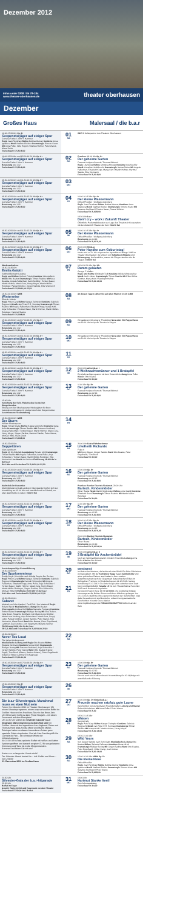Dezember 2012
Infos unter 0208 / 85 78-184
www.theater-oberhausen.de theater oberhausen
Dezember
Großes Haus Malersaal / die b.a.r
| 16.00-17.20 Uhr tip. 6+ Gespensterjäger auf eisiger Spur Cornelia Funke / John Y. Hammer Regie Jean Renshaw Bühne Bettina Munzer Kostüme Anna Ignatieva Musik Walfried Böcker Dramaturgie Simone Kranz Mit Anna Polke, Gitte Reppin / Markus Rührer, Peter Waros, Klaus Zwick Freiverkauf / € 5,50-8,00 | 01 SA | WDR 3 Kulturpartner des Theaters Oberhausen |
| 11.00-12.20 Uhr und 15.00-16.20 Uhr tip. 6+ Gespensterjäger auf eisiger Spur Cornelia Funke / John Y. Hammer Besetzung wie 1.12. Freiverkauf / € 5,50-8,00 | 02 SO | Premiere 18.00 Uhr tip. 8+ Der geheime Garten Frances Hodgson Burnett / Thomas Birkmeir Regie Lily Sykes Bühne Christina Mrosek Kostüme Ines Koehler Musik Kornelius Heidebrecht Dramaturgie Janina Sieber Mit Angela Falkenhan, Elisabeth Kopp, Manja Kuhl / Martin Hohner, Hartmut Stanke, Eike Weinreich Freiverkauf / € 5,00-8,00 |
| 09.30-10.50 Uhr und 11.30-12.50 Uhr tip. 6+ Gespensterjäger auf eisiger Spur Cornelia Funke / John Y. Hammer Besetzung wie 1.12. Freiverkauf / € 5,50-8,00 | 03 MO | |
| 09.30-10.50 Uhr und 11.30-12.50 Uhr tip. 6+ Gespensterjäger auf eisiger Spur Cornelia Funke / John Y. Hammer Besetzung wie 1.12. Freiverkauf / € 5,50-8,00 | 04 DI | 10.00-10.45 Uhr tip. 4+ Der kleine Wassermann Otfried Preußler / Wolfgang Adenberg Regie Jean Renshaw Bühne Bettina Munzer Kostüme Anna Ignatieva Musik Walfried Böcker Dramaturgie Simone Kranz Mit Susanne Burkhard / Torsten Bauer, Pascal Nöldner Freiverkauf / € 5,00/8,00 19.30 Uhr b.a.r Don't cry – work / Zukunft Theater Öffentliche Podiumsdiskussion zur Lage des Theaters in Kooperation mit der Zeitschrift Theater der Zeit. Eintritt frei |
| 09.30-10.50 Uhr und 11.30-12.50 Uhr tip. 6+ Gespensterjäger auf eisiger Spur Cornelia Funke / John Y. Hammer Besetzung wie 1.12. Freiverkauf / € 5,50-8,00 | 05 MI | 10.00-10.45 Uhr tip. 4+ Der kleine Wassermann Otfried Preußler / Wolfgang Adenberg Besetzung wie 04.12. Freiverkauf / € 5,00/ 8,00 |
| 09.30-10.50 Uhr und 11.30-12.50 Uhr tip. 6+ Gespensterjäger auf eisiger Spur Cornelia Funke / John Y. Hammer Besetzung wie 1.12. Freiverkauf / € 5,50-8,00 | 06 DO | 20.00 Uhr filmb.a.r Peter Handke zum Geburtstag! Heute wird er 70. Wir zeigen seine legendären Anfänge 1966 im Theater Oberhausen: die Videos von Selbstbezichtigung und Weissagung . Und erzählen, warum die Fliegen sterben wie die Fliegen. Eintritt frei |
| Wiederaufnahme 19.30-21.45 Uhr Emilia Galotti Gotthold Ephraim Lessing Regie und Bühne Herbert Fritsch Kostüme Victoria Behr Musik Otto Beatus Dramaturgie Tilman Raabke Mit Nora Buzalka, Angela Falkenhan, Karin Kettling / Torsten Bauer, Martin Hohner, Marek Jera, Henry Meyer, Martin Müller-Reisinger, Pascal Nöldner, Jürgen Sarkiss, Eike Weinreich Freiverkauf / € 5,00/11,00-22,50 | 07 FR | 19.30-20.50 Uhr tip. 15+ Dumm gelaufen George F. Walker Regie und Bühne Christoph Todt Kostüme Wibke Winterwerber Musik Axel Lindner Dramaturgie Tilman Raabke Mit Ellen Céline Günther, Manja Kuhl / Randolph Herbst Freiverkauf / € 5,00-14,00 |
| 19.30-22.10 Uhr GIB8 Winterreise Elfriede Jelinek Regie Peter Carp Bühne Kaspar Zwimpfer Kostüme Gabriele Rupprecht Musik Jan Peter E.R. Sonntag Dramaturgie Tilman Raabke Mit Angela Falkenhan, Elisabeth Kopp, Manja Kuhl, Anja Schweitzer / Torsten Bauer, Martin Hohner, Martin Müller-Reisinger, Hartmut Stanke Freiverkauf / € 5,00/8,00 | 08 SA | An diesen Tagen zahlen Sie auf allen Plätzen € 8,00 GIB8 |
| 15.00-16.20 Uhr und 17.00-18.20 Uhr tip. 6+ Gespensterjäger auf eisiger Spur Cornelia Funke / John Y. Hammer Besetzung wie 1.12. Freiverkauf / € 5,50-8,00 | 09 SO | Wir gastieren mit unserer Produktion Nora oder Ein Puppenhaus um 19.00 Uhr im Apollo-Theater in Siegen |
| 09.30-10.50 Uhr und 11.30-12.50 Uhr tip. 6+ Gespensterjäger auf eisiger Spur Cornelia Funke / John Y. Hammer Besetzung wie 1.12. Freiverkauf / € 5,50-8,00 | 10 MO | Wir gastieren mit unserer Produktion Nora oder Ein Puppenhaus um 20.00 Uhr im Apollo-Theater in Siegen |
| 09.30-10.50 Uhr und 11.30-12.50 Uhr tip. 6+ Gespensterjäger auf eisiger Spur Cornelia Funke / John Y. Hammer Besetzung wie 1.12. Freiverkauf / € 5,50-8,00 | 11 DI | |
| 09.30-10.50 Uhr und 11.30-12.50 Uhr tip. 6+ Gespensterjäger auf eisiger Spur Cornelia Funke / John Y. Hammer Besetzung wie 1.12. Freiverkauf / € 5,50-8,00 | 12 MI | 20.00 Uhr adventb.a.r I 2 Weihnachtsmänner und 1 Bratapfel Ein Weihnachtsprogramm mit dem Ensemble Leitung Anna Polke Klavier Otto Beatus Freiverkauf / € 10,00 |
| 09.30-10.50 Uhr und 11.30-12.50 Uhr tip. 6+ Gespensterjäger auf eisiger Spur Cornelia Funke / John Y. Hammer Besetzung wie 1.12. Freiverkauf / € 5,50-8,00 15.00 Uhr Verleihung der Felix-Plakette des Deutschen Sängerbundes Ehrung von fünf Oberhausener Kindergärten für ihren besonderen Umgang mit Liedgut durch den Bürgermeister. Geschlossene Veranstaltung | 13 DO | 11.00 Uhr tip. 8+ Der geheime Garten Frances Hodgson Burnett / Thomas Birkmeir Besetzung wie 02.12. Freiverkauf / € 5,00-8,00 |
| 19.30-22.00 Uhr GIB8 Der Sturm William Shakespeare Regie Tilman Knabe Bühne Kaspar Zwimpfer Kostüme Gesa Kuhn Dramaturgie Tilman Raabke Mit Susanne Burkhard, Angela Falkenhan / Torsten Bauer, Martin Hohner, Marek Jera, Henry Meyer, Jürgen Sarkiss, Hartmut Stanke, Peter Waros, Michael Witte, Klaus Zwick Freiverkauf / € 5,00/8,00 | 14 FR | |
| 19.30-22.00 Uhr Doppeltüren Alan Ayckbourn Regie Ali M. Abdullah Ausstattung Renato Utz Dramaturgie Tilman Raabke Mit Angela Falkenhan, Anna Polke, Anja Schweitzer / Torsten Bauer, Martin Müller-Reisinger, Eike Weinreich Live-Musik Kai Weiner Einführung 19.00 Uhr in der b.a.r SA1-Abo und Freiverkauf / € 5,00/11,00-22,50 | 15 SA | 20.00 Uhr Falstaff Wohnzimmer Life/Keith Richards Folge 6 Mit Henry Meyer, Jürgen Sarkiss Band Otto Beatus, Peter Engelhardt, Tom Block Freiverkauf / € 10,00 |
| 15.00-16.20 Uhr und 17.00-18.20 Uhr tip. 6+ Gespensterjäger auf eisiger Spur Cornelia Funke / John Y. Hammer Besetzung wie 1.12. Freiverkauf / € 5,50-8,00 Nachtclub im Dezember Clubmitglieder und alle anderen Interessierten treffen sich zur Vorstellung um 15.00 Uhr und anschließend im Falstaff, um über das Erlebte zu reden. Eintritt frei | 16 SO | 15.00 Uhr tip. 8+ Der geheime Garten Frances Hodgson Burnett / Thomas Birkmeir Besetzung wie 02.12. Freiverkauf / € 5,00-8,00 Premiere Bunker Ebertstr./Sedanstr. 20.00 Uhr Bartsch, Kindermörder Oliver Reese Regie Martin Kindervater Bühne Anne Manß Kostüme Elisabeth Gren Dramaturgie Tilman Raabke Mit Martin Müller-Reisinger Freiverkauf / € 14,00 |
| 09.30-10.50 Uhr und 11.30-12.50 Uhr tip. 6+ Gespensterjäger auf eisiger Spur Cornelia Funke / John Y. Hammer Besetzung wie 1.12. Freiverkauf / € 5,50-8,00 | 17 MO | 11.00 Uhr tip. 8+ Der geheime Garten Frances Hodgson Burnett / Thomas Birkmeir Besetzung wie 02.12. Freiverkauf / € 5,00-8,00 |
| 09.30-10.50 Uhr und 11.30-12.50 Uhr tip. 6+ Gespensterjäger auf eisiger Spur Cornelia Funke / John Y. Hammer Besetzung wie 1.12. Freiverkauf / € 5,50-8,00 | 18 DI | 10.00-10.45 Uhr tip. 4+ Der kleine Wassermann Otfried Preußler / Wolfgang Adenberg Besetzung wie 04.12. Freiverkauf / € 5,00/ 8,00 20.00 Uhr Bunker Ebertstr./Sedanstr. Bartsch, Kindermörder Oliver Reese Besetzung wie 16.12. Freiverkauf / € 5,00/14,00 |
| 09.30-10.50 Uhr und 11.30-12.50 Uhr tip. 6+ Gespensterjäger auf eisiger Spur Cornelia Funke / John Y. Hammer Besetzung wie 1.12. Freiverkauf / € 5,50-8,00 | 19 MI | 20.00 Uhr adventb.a.r II 3 Bratäpfel für Aschenbrödel Noch ein Weihnachtsprogramm mit dem Ensemble Leitung Anna Polke Klavier Otto Beatus Freiverkauf / € 10,00 |
| Deutschsprachige Erstaufführung 19.30-22.00 Uhr Der Sparkommissar Roddy Doyle / Komödie nach Nikolaj Gogols Der Revisor Regie Peter Carp Bühne Kaspar Zwimpfer Kostüme Gabriele Rupprecht Dramaturgie Hannah Schwegler Mit Angela Falkenhan, Elisabeth Kopp, Anna Polke, Anja Schweitzer / Torsten Bauer, Martin Hohner, Marek Jera, Henry Meyer, Martin Müller-Reisinger, Jürgen Sarkiss, Eike Weinreich, Michael Witte Einführung 19.00 Uhr in der b.a.r DO1-Abo und Freiverkauf / € 5,00/11,00-22,50 19.30-22.00 Uhr Cabaret Musical von John Kander / Fred Ebb / Joe Masteroff Regie Roland Spohr Musikalische Leitung Otto Beatus Choreografie Andrea Heil Bühne Manuela Freigang Kostüme Esther Bialas Dramaturgie Rüdiger Bering Mit Vera Bolten, Julia Breier, Susanne Burkhard, Ann-Marie Lone Gindner, Maria-Lena Hecking, Anja Schweitzer / Marek Jera, Sergej Lubic, Pascal Nöldner, Jürgen Sarkiss, Peter Waros, Eike Weinreich, Klaus Zwick Band Otto Beatus, Peter Engelhardt, Lammert, Axel Lindner, Jörn Wegmann, Melanie Werner Einführung 19.00 Uhr in der b.a.r FR 2,3-Abo und Freiverkauf / € 5,00/11,00-22,50 | 20 DO 21 FR | westwest Im Osten des Westens, da lacht euch das Glück! Ein Ruhr-Polnisches Archäologikum. Mit der Kortländer-Saga fragen kainkollektiv und seine polnischen Partner aus Krakau in ihrer zweiten Zusammenarbeit nach der Gegenwart des polnischen Erbes im Ruhrgebiet. Premiere im Ringlokschuppen 14.12.2012 / weitere Vorstellung 15.12.2012. Die erste Kooperation zwischen dem Teatr Nowy und kainkollektiv Fasada 1/2 ist zum Theaterfestival Favoriten 2012 nach Dortmund eingeladen. Der Autorin Karen Duve ist mit Grrrimm eine wunderbar bissige Hommage an die Brüder Grimm und deren Märchen gelungen. Am 12.12.2012 erzählt sie ihre eigenen Versionen der Geschichten. Was dabei herauskommt, sind komische, unbarmherzig sarkastische Geschichten in bester Duve-Manier. www.ringlokschuppen.de RINGLOKSCHUPPEN Mülheim an der Ruhr |
| 19.30-21.30 Uhr Never Too Loud The Velvet Underground Musikalische Leitung und Regie Otto Beatus Bühne Stefanie Dellmann Kostüme Mona Ulrich Dramaturgie Rüdiger Bering Mit Susanne Burkhard, Anja Schweitzer / Jürgen Sarkiss, Peter Waros Band Otto Beatus (Klavier, Orgel), Tom Block (Gitarre, Bariton-Gitarre), Peter Engelhardt (Gitarre), Stefan Lammert (Schlagzeug) Freiverkauf / € 5,00-14,00 | 22 SA | |
| 15.00-16.20 Uhr und 17.00-18.20 Uhr tip. 6+ Gespensterjäger auf eisiger Spur Cornelia Funke / John Y. Hammer Besetzung wie 1.12. Freiverkauf / € 5,50-8,00 | 23 SO | 15.00 Uhr tip. 8+ Der geheime Garten Frances Hodgson Burnett / Thomas Birkmeir Besetzung wie 02.12. Freiverkauf / € 5,00-8,00 Dies ist auch eine Kulturrucksack-Veranstaltung für 10-14jährige mit anschließender Führung |
| 15.00-16.20 Uhr tip. 6+ Gespensterjäger auf eisiger Spur Cornelia Funke / John Y. Hammer Besetzung wie 1.12. Freiverkauf / € 5,50-8,00 | 26 MI | |
| Die b.a.r-Silvestergala: Manchmal muss es eben Mut sein Feiern Sie Silvester 2012 im Theater Oberhausen! Mit einem Silvesterprogramm, einem anspruchsvollen Buffet im Großen Haus und im Anschluss Tanz in das Neue Jahr. Um Mitternacht heißt es dann Prosit Neujahr – mit einem Feuerwerk auf dem Ebertplatz! Um 20.30 Uhr startet die Silvester-Gala der b.a.r-hitparade: Manchmal muss es eben Mut sein! im Großen Haus mit der legendären b.a.r-bigband. Dieter und Thomas Heck alias Annika Meier und Martin Müller-Reisinger haben zu diesem besonderen Anlass ganz spezielle Gäste eingeladen. Und als Star-Gast begrüßt Sie Carmela de Feo – die schwarze Witwe der Volksbelustigung. Ab 22.30 Uhr ist das opulente Buffet mit heißen und kalten Speisen geöffnet und danach sorgt ein DJ für ausgelassene Stimmung und Tanz bis in die Morgenstunden. Kommen und feiern Sie mit uns! Karten nur so lange der Vorrat reicht! Der Silvester-Abend kostet Sie – inkl. Buffet und Show – nur € 59,00! 31. Dezember 2012 im Großen Haus | 27 DO 28 FR 29 SA 30 SO | 16.00 Uhr tip. 3+ Kinderlesb.a.r Freunde machen ratzfatz gute Laune Geschichten von wunderbaren Freundschaften Leitung und Klavier Robert Weinheimer Mit Anna Polke / Peter Waros Freiverkauf / € 5,00 19.30-21.45 Uhr Waisen Dennis Kelly Regie Peter Carp Bühne Kaspar Zwimpfer Kostüme Gabriele Rupprecht Musik Jan Peter E.R. Sonntag Dramaturgie Tilman Raabke Mit Manja Kuhl / Martin Hohner, Henry Meyer Freiverkauf / € 5,00-14,00 19.30-21.00 Uhr Wild Years Von Jürgen Sarkiss nach Tom Waits Musikalische Leitung Otto Beatus Bühne Stefanie Dellmann Kostüme Mona Ulrich Dramaturgie Rüdiger Bering Mit Jürgen Sarkiss Band Otto Beatus, Peter Engelhardt, Volker Kamp, Axel Lindner Freiverkauf / € 5,00-14,00 15.00-16.00 Uhr NRW. tip. 5+ Die kleine Hexe Otfried Preußler Regie Jean Renshaw Bühne Bettina Munzer Kostüme Anna Ignatieva Musik Walfried Böcker Dramaturgie Simone Kranz Mit Susanne Burkhard / Peter Waros Freiverkauf / € 5,00/8,00 |
| 20.30 Uhr Silvester-Gala der b.a.r-hitparade 22.30 Uhr Buffet im Foyer Anschl. Party mit DJ und Feuerwerk vor dem Theater Freiverkauf / € 59,00 inkl. Buffet | 31 MO | 19.00 Uhr Hartmut Stanke liest! Zum Jahresausklang Freiverkauf / € 14,00 |